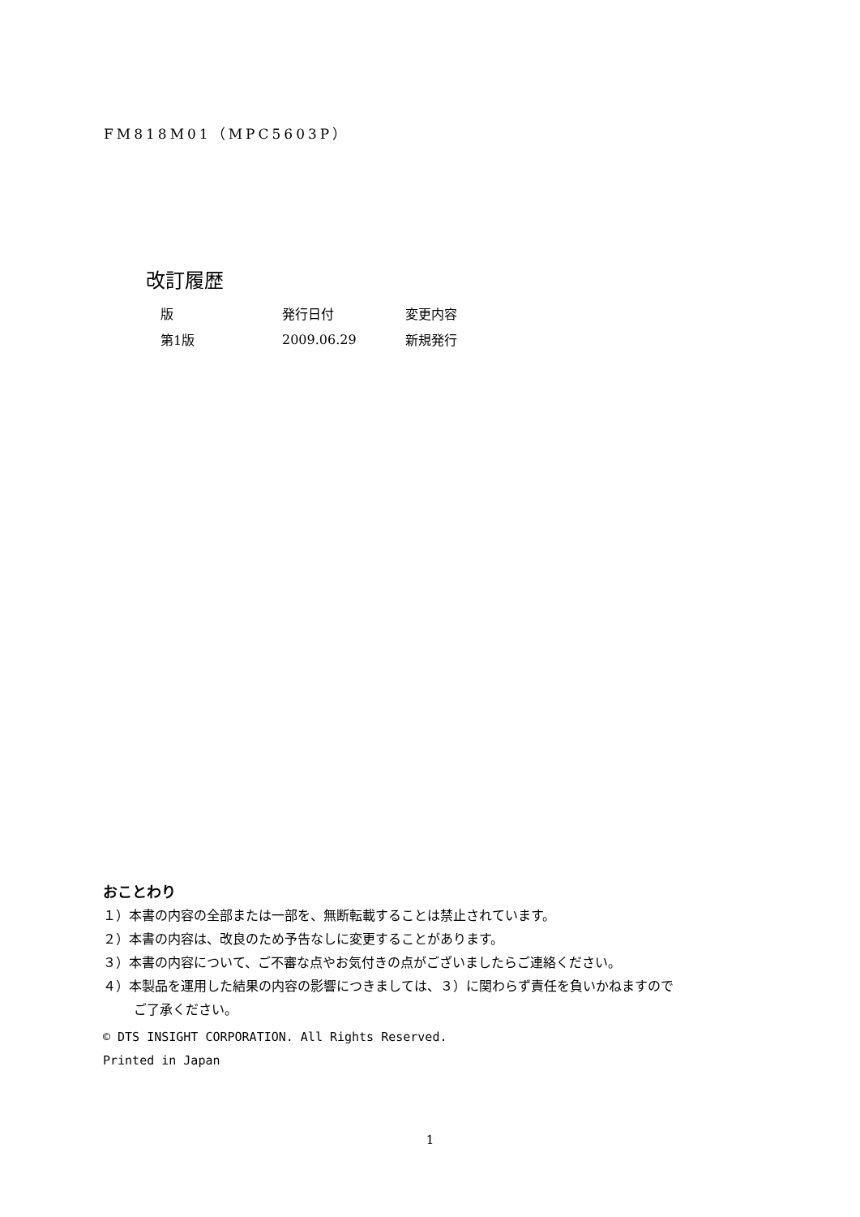FM818M01（MPC5603P）
改訂履歴
| 版 | 発行日付 | 変更内容 |
| --- | --- | --- |
| 第1版 | 2009.06.29 | 新規発行 |
おことわり
１）本書の内容の全部または一部を、無断転載することは禁止されています。
２）本書の内容は、改良のため予告なしに変更することがあります。
３）本書の内容について、ご不審な点やお気付きの点がございましたらご連絡ください。
４）本製品を運用した結果の内容の影響につきましては、３）に関わらず責任を負いかねますので
ご了承ください。
© DTS INSIGHT CORPORATION. All Rights Reserved.
Printed in Japan
1